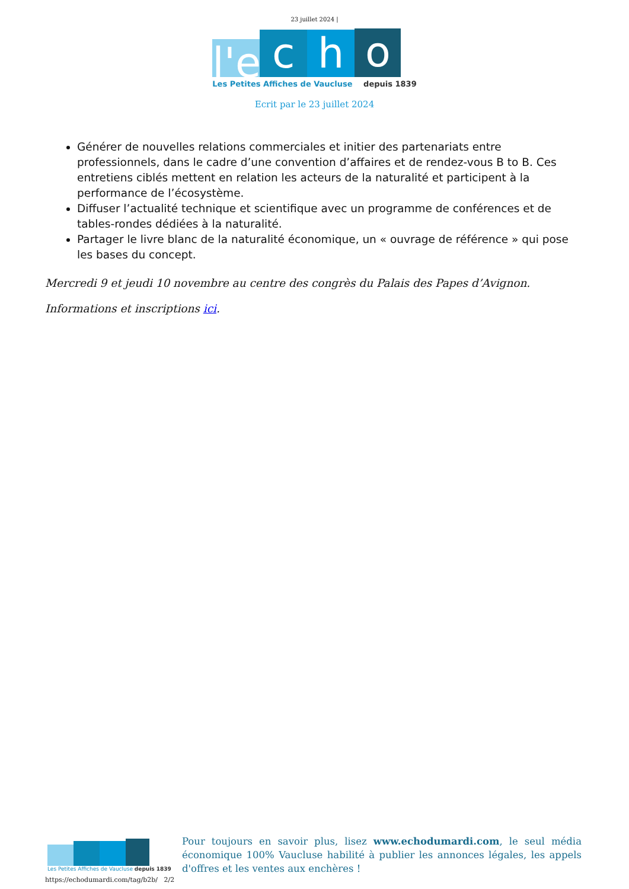23 juillet 2024 |
l'e
c
h
o
Les Petites Affiches de Vaucluse depuis 1839
Ecrit par le 23 juillet 2024
Générer de nouvelles relations commerciales et initier des partenariats entre professionnels, dans le cadre d’une convention d’affaires et de rendez-vous B to B. Ces entretiens ciblés mettent en relation les acteurs de la naturalité et participent à la performance de l’écosystème.
Diffuser l’actualité technique et scientifique avec un programme de conférences et de tables-rondes dédiées à la naturalité.
Partager le livre blanc de la naturalité économique, un « ouvrage de référence » qui pose les bases du concept.
Mercredi 9 et jeudi 10 novembre au centre des congrès du Palais des Papes d’Avignon.
Informations et inscriptions ici.
Les Petites Affiches de Vaucluse depuis 1839
Pour toujours en savoir plus, lisez www.echodumardi.com, le seul média économique 100% Vaucluse habilité à publier les annonces légales, les appels d'offres et les ventes aux enchères !
https://echodumardi.com/tag/b2b/ 2/2